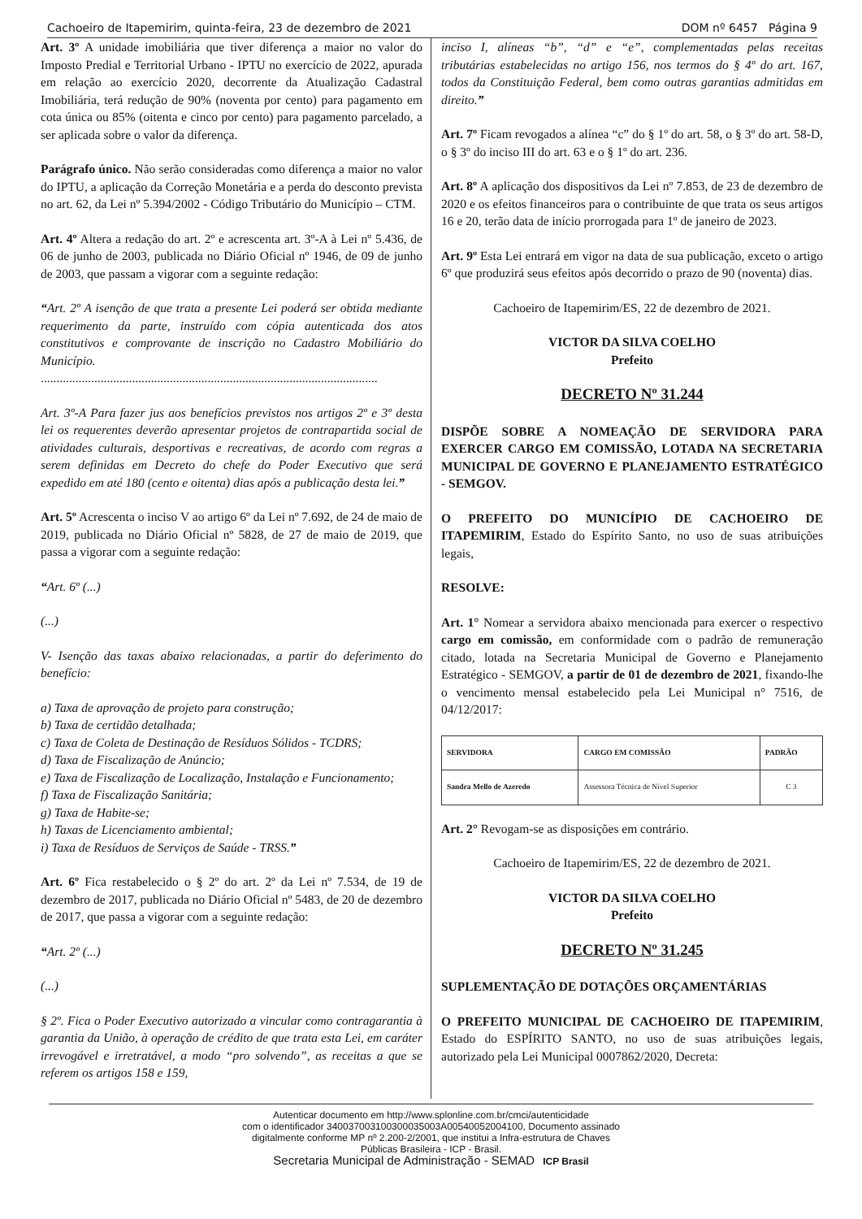Cachoeiro de Itapemirim, quinta-feira, 23 de dezembro de 2021 DOM nº 6457 Página 9
Art. 3º A unidade imobiliária que tiver diferença a maior no valor do Imposto Predial e Territorial Urbano - IPTU no exercício de 2022, apurada em relação ao exercício 2020, decorrente da Atualização Cadastral Imobiliária, terá redução de 90% (noventa por cento) para pagamento em cota única ou 85% (oitenta e cinco por cento) para pagamento parcelado, a ser aplicada sobre o valor da diferença.
Parágrafo único. Não serão consideradas como diferença a maior no valor do IPTU, a aplicação da Correção Monetária e a perda do desconto prevista no art. 62, da Lei nº 5.394/2002 - Código Tributário do Município – CTM.
Art. 4º Altera a redação do art. 2º e acrescenta art. 3º-A à Lei nº 5.436, de 06 de junho de 2003, publicada no Diário Oficial nº 1946, de 09 de junho de 2003, que passam a vigorar com a seguinte redação:
“Art. 2º A isenção de que trata a presente Lei poderá ser obtida mediante requerimento da parte, instruído com cópia autenticada dos atos constitutivos e comprovante de inscrição no Cadastro Mobiliário do Município.
...........................................................................................................
Art. 3º-A Para fazer jus aos benefícios previstos nos artigos 2º e 3º desta lei os requerentes deverão apresentar projetos de contrapartida social de atividades culturais, desportivas e recreativas, de acordo com regras a serem definidas em Decreto do chefe do Poder Executivo que será expedido em até 180 (cento e oitenta) dias após a publicação desta lei.”
Art. 5º Acrescenta o inciso V ao artigo 6º da Lei nº 7.692, de 24 de maio de 2019, publicada no Diário Oficial nº 5828, de 27 de maio de 2019, que passa a vigorar com a seguinte redação:
“Art. 6º (...)
(...)
V- Isenção das taxas abaixo relacionadas, a partir do deferimento do benefício:
a) Taxa de aprovação de projeto para construção;
b) Taxa de certidão detalhada;
c) Taxa de Coleta de Destinação de Resíduos Sólidos - TCDRS;
d) Taxa de Fiscalização de Anúncio;
e) Taxa de Fiscalização de Localização, Instalação e Funcionamento;
f) Taxa de Fiscalização Sanitária;
g) Taxa de Habite-se;
h) Taxas de Licenciamento ambiental;
i) Taxa de Resíduos de Serviços de Saúde - TRSS.”
Art. 6º Fica restabelecido o § 2º do art. 2º da Lei nº 7.534, de 19 de dezembro de 2017, publicada no Diário Oficial nº 5483, de 20 de dezembro de 2017, que passa a vigorar com a seguinte redação:
“Art. 2º (...)
(...)
§ 2º. Fica o Poder Executivo autorizado a vincular como contragarantia à garantia da União, à operação de crédito de que trata esta Lei, em caráter irrevogável e irretratável, a modo “pro solvendo”, as receitas a que se referem os artigos 158 e 159,
inciso I, alíneas “b”, “d” e “e”, complementadas pelas receitas tributárias estabelecidas no artigo 156, nos termos do § 4º do art. 167, todos da Constituição Federal, bem como outras garantias admitidas em direito.”
Art. 7º Ficam revogados a alínea “c” do § 1º do art. 58, o § 3º do art. 58-D, o § 3º do inciso III do art. 63 e o § 1º do art. 236.
Art. 8º A aplicação dos dispositivos da Lei nº 7.853, de 23 de dezembro de 2020 e os efeitos financeiros para o contribuinte de que trata os seus artigos 16 e 20, terão data de início prorrogada para 1º de janeiro de 2023.
Art. 9º Esta Lei entrará em vigor na data de sua publicação, exceto o artigo 6º que produzirá seus efeitos após decorrido o prazo de 90 (noventa) dias.
Cachoeiro de Itapemirim/ES, 22 de dezembro de 2021.
VICTOR DA SILVA COELHO
Prefeito
DECRETO Nº 31.244
DISPÕE SOBRE A NOMEAÇÃO DE SERVIDORA PARA EXERCER CARGO EM COMISSÃO, LOTADA NA SECRETARIA MUNICIPAL DE GOVERNO E PLANEJAMENTO ESTRATÉGICO - SEMGOV.
O PREFEITO DO MUNICÍPIO DE CACHOEIRO DE ITAPEMIRIM, Estado do Espírito Santo, no uso de suas atribuições legais,
RESOLVE:
Art. 1° Nomear a servidora abaixo mencionada para exercer o respectivo cargo em comissão, em conformidade com o padrão de remuneração citado, lotada na Secretaria Municipal de Governo e Planejamento Estratégico - SEMGOV, a partir de 01 de dezembro de 2021, fixando-lhe o vencimento mensal estabelecido pela Lei Municipal n° 7516, de 04/12/2017:
| SERVIDORA | CARGO EM COMISSÃO | PADRÃO |
| --- | --- | --- |
| Sandra Mello de Azeredo | Assessora Técnica de Nível Superior | C 3 |
Art. 2° Revogam-se as disposições em contrário.
Cachoeiro de Itapemirim/ES, 22 de dezembro de 2021.
VICTOR DA SILVA COELHO
Prefeito
DECRETO Nº 31.245
SUPLEMENTAÇÃO DE DOTAÇÕES ORÇAMENTÁRIAS
O PREFEITO MUNICIPAL DE CACHOEIRO DE ITAPEMIRIM, Estado do ESPÍRITO SANTO, no uso de suas atribuições legais, autorizado pela Lei Municipal 0007862/2020, Decreta:
Autenticar documento em http://www.splonline.com.br/cmci/autenticidade
com o identificador 340037003100300035003A00540052004100, Documento assinado
digitalmente conforme MP nº 2.200-2/2001, que institui a Infra-estrutura de Chaves
Públicas Brasileira - ICP - Brasil.
Secretaria Municipal de Administração - SEMAD ICP Brasil